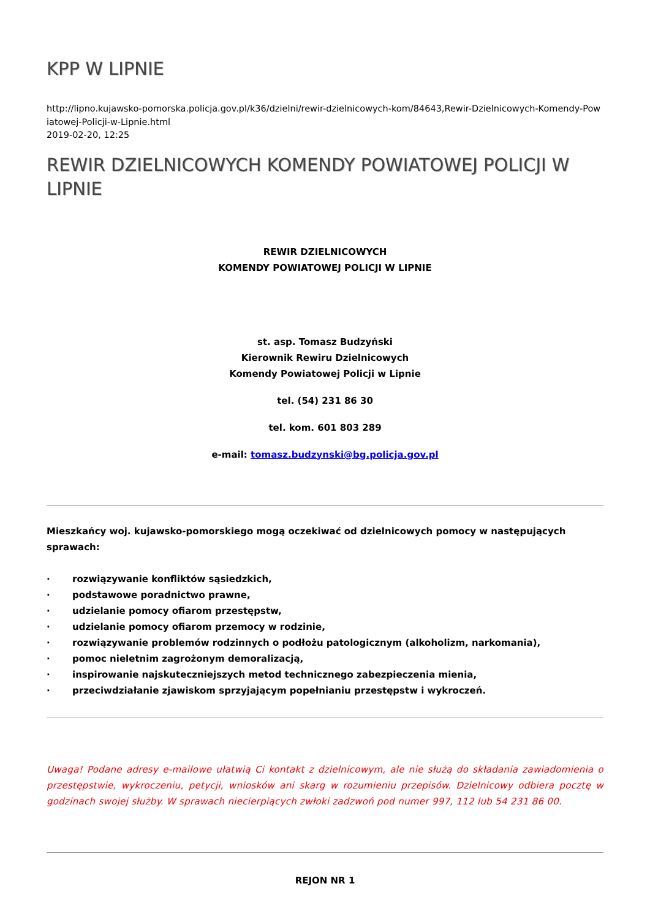KPP W LIPNIE
http://lipno.kujawsko-pomorska.policja.gov.pl/k36/dzielni/rewir-dzielnicowych-kom/84643,Rewir-Dzielnicowych-Komendy-Pow iatowej-Policji-w-Lipnie.html
2019-02-20, 12:25
REWIR DZIELNICOWYCH KOMENDY POWIATOWEJ POLICJI W LIPNIE
REWIR DZIELNICOWYCH
KOMENDY POWIATOWEJ POLICJI W LIPNIE
st. asp. Tomasz Budzyński
Kierownik Rewiru Dzielnicowych
Komendy Powiatowej Policji w Lipnie
tel. (54) 231 86 30
tel. kom. 601 803 289
e-mail: tomasz.budzynski@bg.policja.gov.pl
Mieszkańcy woj. kujawsko-pomorskiego mogą oczekiwać od dzielnicowych pomocy w następujących sprawach:
· rozwiązywanie konfliktów sąsiedzkich,
· podstawowe poradnictwo prawne,
· udzielanie pomocy ofiarom przestępstw,
· udzielanie pomocy ofiarom przemocy w rodzinie,
· rozwiązywanie problemów rodzinnych o podłożu patologicznym (alkoholizm, narkomania),
· pomoc nieletnim zagrożonym demoralizacją,
· inspirowanie najskuteczniejszych metod technicznego zabezpieczenia mienia,
· przeciwdziałanie zjawiskom sprzyjającym popełnianiu przestępstw i wykroczeń.
Uwaga! Podane adresy e-mailowe ułatwią Ci kontakt z dzielnicowym, ale nie służą do składania zawiadomienia o przestępstwie, wykroczeniu, petycji, wniosków ani skarg w rozumieniu przepisów. Dzielnicowy odbiera pocztę w godzinach swojej służby. W sprawach niecierpiących zwłoki zadzwoń pod numer 997, 112 lub 54 231 86 00.
REJON NR 1